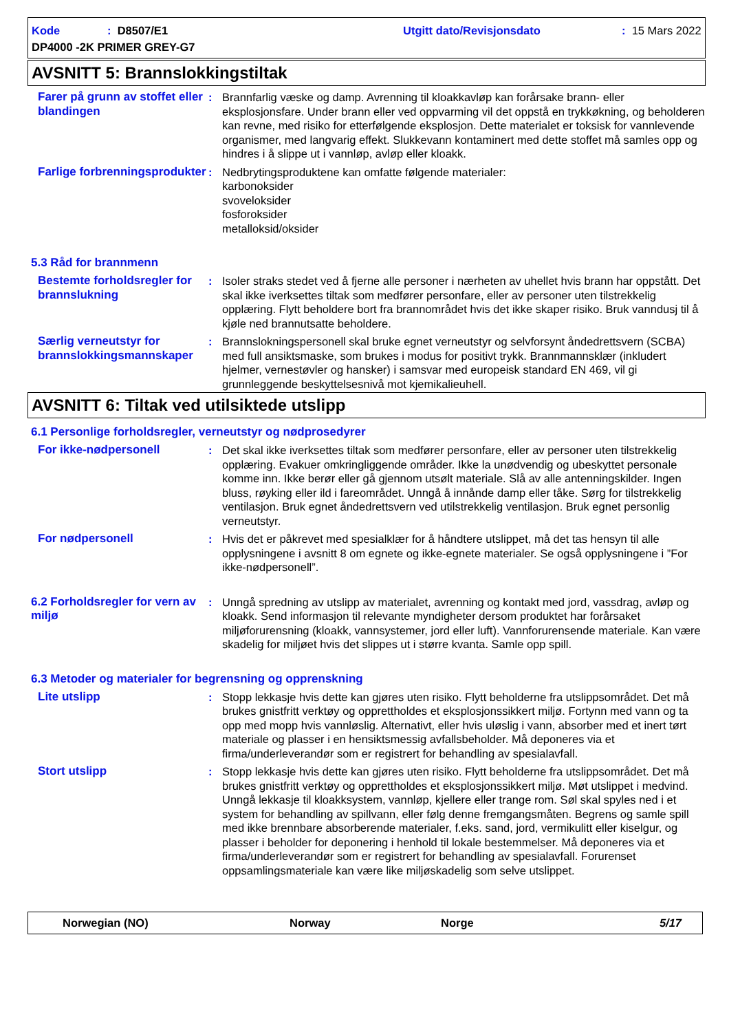Kode: D8507/E1 Utgitt dato/Revisjonsdato: 15 Mars 2022
DP4000 -2K PRIMER GREY-G7
AVSNITT 5: Brannslokkingstiltak
Farer på grunn av stoffet eller blandingen
: Brannfarlig væske og damp. Avrenning til kloakkavløp kan forårsake brann- eller eksplosjonsfare. Under brann eller ved oppvarming vil det oppstå en trykkøkning, og beholderen kan revne, med risiko for etterfølgende eksplosjon. Dette materialet er toksisk for vannlevende organismer, med langvarig effekt. Slukkevann kontaminert med dette stoffet må samles opp og hindres i å slippe ut i vannløp, avløp eller kloakk.
Farlige forbrenningsprodukter
: Nedbrytingsproduktene kan omfatte følgende materialer:
karbonoksider
svoveloksider
fosforoksider
metalloksid/oksider
5.3 Råd for brannmenn
Bestemte forholdsregler for brannslukning
: Isoler straks stedet ved å fjerne alle personer i nærheten av uhellet hvis brann har oppstått. Det skal ikke iverksettes tiltak som medfører personfare, eller av personer uten tilstrekkelig opplæring. Flytt beholdere bort fra brannområdet hvis det ikke skaper risiko. Bruk vanndusj til å kjøle ned brannutsatte beholdere.
Særlig verneutstyr for brannslokkingsmannskaper
: Brannslokningspersonell skal bruke egnet verneutstyr og selvforsynt åndedrettsvern (SCBA) med full ansiktsmaske, som brukes i modus for positivt trykk. Brannmannsklær (inkludert hjelmer, vernestøvler og hansker) i samsvar med europeisk standard EN 469, vil gi grunnleggende beskyttelsesnivå mot kjemikalieuhell.
AVSNITT 6: Tiltak ved utilsiktede utslipp
6.1 Personlige forholdsregler, verneutstyr og nødprosedyrer
For ikke-nødpersonell : Det skal ikke iverksettes tiltak som medfører personfare, eller av personer uten tilstrekkelig opplæring. Evakuer omkringliggende områder. Ikke la unødvendig og ubeskyttet personale komme inn. Ikke berør eller gå gjennom utsølt materiale. Slå av alle antenningskilder. Ingen bluss, røyking eller ild i fareområdet. Unngå å innånde damp eller tåke. Sørg for tilstrekkelig ventilasjon. Bruk egnet åndedrettsvern ved utilstrekkelig ventilasjon. Bruk egnet personlig verneutstyr.
For nødpersonell : Hvis det er påkrevet med spesialklær for å håndtere utslippet, må det tas hensyn til alle opplysningene i avsnitt 8 om egnete og ikke-egnete materialer. Se også opplysningene i ”For ikke-nødpersonell”.
6.2 Forholdsregler for vern av miljø
: Unngå spredning av utslipp av materialet, avrenning og kontakt med jord, vassdrag, avløp og kloakk. Send informasjon til relevante myndigheter dersom produktet har forårsaket miljøforurensning (kloakk, vannsystemer, jord eller luft). Vannforurensende materiale. Kan være skadelig for miljøet hvis det slippes ut i større kvanta. Samle opp spill.
6.3 Metoder og materialer for begrensning og opprenskning
Lite utslipp : Stopp lekkasje hvis dette kan gjøres uten risiko. Flytt beholderne fra utslippsområdet. Det må brukes gnistfritt verktøy og opprettholdes et eksplosjonssikkert miljø. Fortynn med vann og ta opp med mopp hvis vannløslig. Alternativt, eller hvis uløslig i vann, absorber med et inert tørt materiale og plasser i en hensiktsmessig avfallsbeholder. Må deponeres via et firma/underleverandør som er registrert for behandling av spesialavfall.
Stort utslipp : Stopp lekkasje hvis dette kan gjøres uten risiko. Flytt beholderne fra utslippsområdet. Det må brukes gnistfritt verktøy og opprettholdes et eksplosjonssikkert miljø. Møt utslippet i medvind. Unngå lekkasje til kloakksystem, vannløp, kjellere eller trange rom. Søl skal spyles ned i et system for behandling av spillvann, eller følg denne fremgangsmåten. Begrens og samle spill med ikke brennbare absorberende materialer, f.eks. sand, jord, vermikulitt eller kiselgur, og plasser i beholder for deponering i henhold til lokale bestemmelser. Må deponeres via et firma/underleverandør som er registrert for behandling av spesialavfall. Forurenset oppsamlingsmateriale kan være like miljøskadelig som selve utslippet.
Norwegian (NO) Norway Norge 5/17